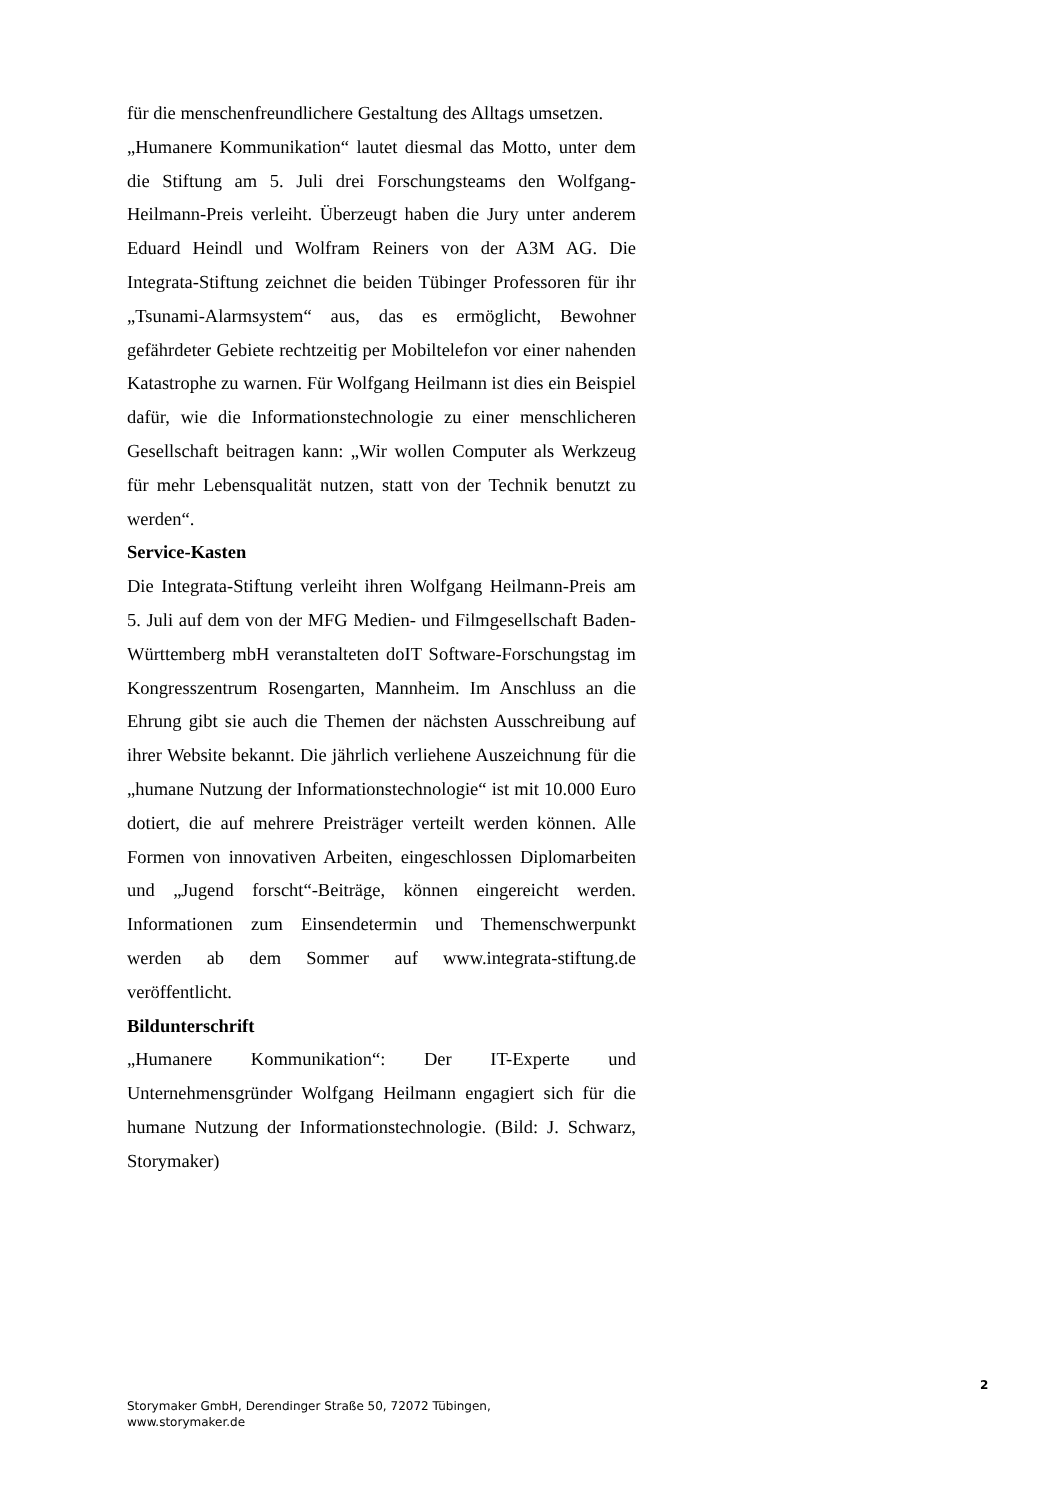für die menschenfreundlichere Gestaltung des Alltags umsetzen.
„Humanere Kommunikation“ lautet diesmal das Motto, unter dem die Stiftung am 5. Juli drei Forschungsteams den Wolfgang-Heilmann-Preis verleiht. Überzeugt haben die Jury unter anderem Eduard Heindl und Wolfram Reiners von der A3M AG. Die Integrata-Stiftung zeichnet die beiden Tübinger Professoren für ihr „Tsunami-Alarmsystem“ aus, das es ermöglicht, Bewohner gefährdeter Gebiete rechtzeitig per Mobiltelefon vor einer nahenden Katastrophe zu warnen. Für Wolfgang Heilmann ist dies ein Beispiel dafür, wie die Informationstechnologie zu einer menschlicheren Gesellschaft beitragen kann: „Wir wollen Computer als Werkzeug für mehr Lebensqualität nutzen, statt von der Technik benutzt zu werden“.
Service-Kasten
Die Integrata-Stiftung verleiht ihren Wolfgang Heilmann-Preis am 5. Juli auf dem von der MFG Medien- und Filmgesellschaft Baden-Württemberg mbH veranstalteten doIT Software-Forschungstag im Kongresszentrum Rosengarten, Mannheim. Im Anschluss an die Ehrung gibt sie auch die Themen der nächsten Ausschreibung auf ihrer Website bekannt. Die jährlich verliehene Auszeichnung für die „humane Nutzung der Informationstechnologie“ ist mit 10.000 Euro dotiert, die auf mehrere Preisträger verteilt werden können. Alle Formen von innovativen Arbeiten, eingeschlossen Diplomarbeiten und „Jugend forscht“-Beiträge, können eingereicht werden. Informationen zum Einsendetermin und Themenschwerpunkt werden ab dem Sommer auf www.integrata-stiftung.de veröffentlicht.
Bildunterschrift
„Humanere Kommunikation“: Der IT-Experte und Unternehmensgründer Wolfgang Heilmann engagiert sich für die humane Nutzung der Informationstechnologie. (Bild: J. Schwarz, Storymaker)
2
Storymaker GmbH, Derendinger Straße 50, 72072 Tübingen,
www.storymaker.de